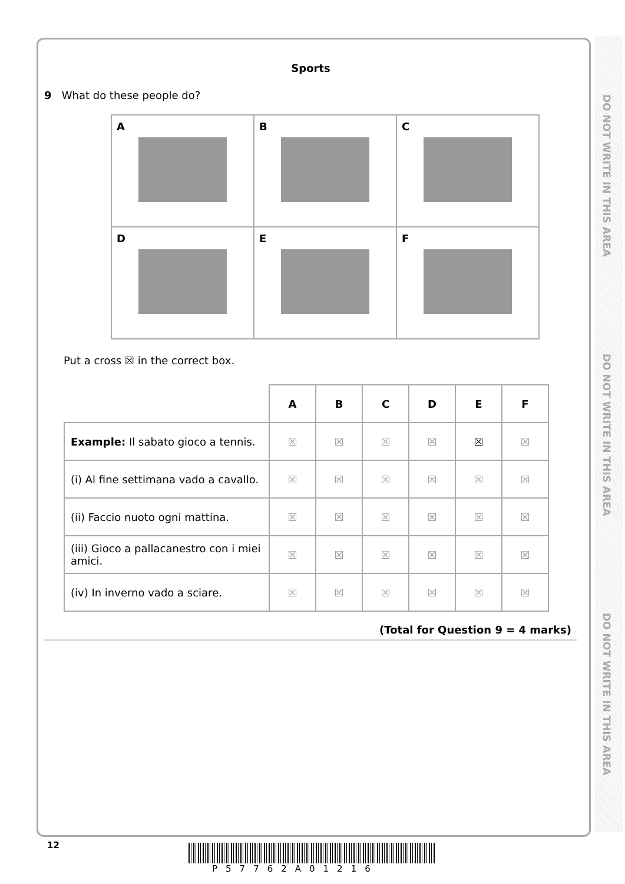DO NOT WRITE IN THIS AREA
DO NOT WRITE IN THIS AREA
DO NOT WRITE IN THIS AREA
Sports
9 What do these people do?
| A | B | C |
| D | E | F |
Put a cross ☒ in the correct box.
| | A | B | C | D | E | F |
| Example: Il sabato gioco a tennis. | ☒ | ☒ | ☒ | ☒ | ☒ | ☒ |
| (i) Al fine settimana vado a cavallo. | ☒ | ☒ | ☒ | ☒ | ☒ | ☒ |
| (ii) Faccio nuoto ogni mattina. | ☒ | ☒ | ☒ | ☒ | ☒ | ☒ |
| (iii) Gioco a pallacanestro con i miei amici. | ☒ | ☒ | ☒ | ☒ | ☒ | ☒ |
| (iv) In inverno vado a sciare. | ☒ | ☒ | ☒ | ☒ | ☒ | ☒ |
(Total for Question 9 = 4 marks)
12
P57762A01216